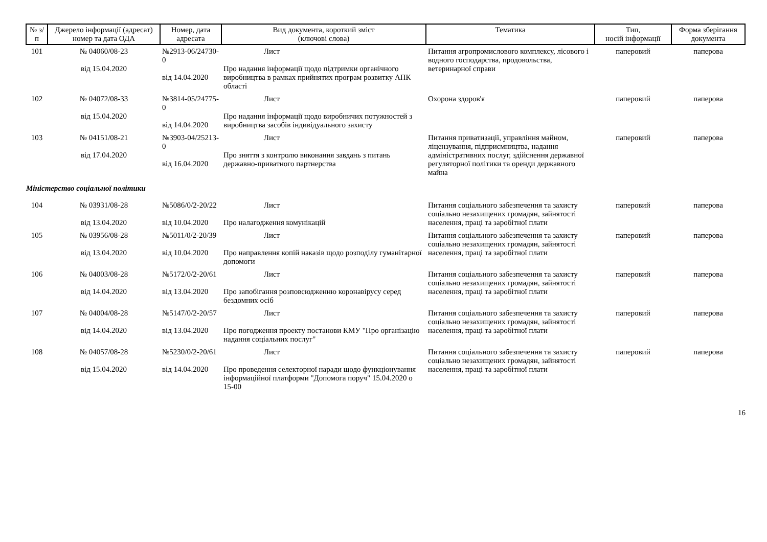| № з/п | Джерело інформації (адресат) номер та дата ОДА | Номер, дата адресата | Вид документа, короткий зміст (ключові слова) | Тематика | Тип, носій інформації | Форма зберігання документа |
| --- | --- | --- | --- | --- | --- | --- |
| 101 | № 04060/08-23 від 15.04.2020 | №2913-06/24730-0 від 14.04.2020 | Лист Про надання інформації щодо підтримки органічного виробництва в рамках прийнятих програм розвитку АПК області | Питання агропромислового комплексу, лісового і водного господарства, продовольства, ветеринарної справи | паперовий | паперова |
| 102 | № 04072/08-33 від 15.04.2020 | №3814-05/24775-0 від 14.04.2020 | Лист Про надання інформації щодо виробничих потужностей з виробництва засобів індивідуального захисту | Охорона здоров'я | паперовий | паперова |
| 103 | № 04151/08-21 від 17.04.2020 | №3903-04/25213-0 від 16.04.2020 | Лист Про зняття з контролю виконання завдань з питань державно-приватного партнерства | Питання приватизації, управління майном, ліцензування, підприємництва, надання адміністративних послуг, здійснення державної регуляторної політики та оренди державного майна | паперовий | паперова |
| Міністерство соціальної політики | | | | | | |
| 104 | № 03931/08-28 від 13.04.2020 | №5086/0/2-20/22 від 10.04.2020 | Лист Про налагодження комунікацій | Питання соціального забезпечення та захисту соціально незахищених громадян, зайнятості населення, праці та заробітної плати | паперовий | паперова |
| 105 | № 03956/08-28 від 13.04.2020 | №5011/0/2-20/39 від 10.04.2020 | Лист Про направлення копій наказів щодо розподілу гуманітарної допомоги | Питання соціального забезпечення та захисту соціально незахищених громадян, зайнятості населення, праці та заробітної плати | паперовий | паперова |
| 106 | № 04003/08-28 від 14.04.2020 | №5172/0/2-20/61 від 13.04.2020 | Лист Про запобігання розповсюдженню коронавірусу серед бездомних осіб | Питання соціального забезпечення та захисту соціально незахищених громадян, зайнятості населення, праці та заробітної плати | паперовий | паперова |
| 107 | № 04004/08-28 від 14.04.2020 | №5147/0/2-20/57 від 13.04.2020 | Лист Про погодження проекту постанови КМУ "Про організацію надання соціальних послуг" | Питання соціального забезпечення та захисту соціально незахищених громадян, зайнятості населення, праці та заробітної плати | паперовий | паперова |
| 108 | № 04057/08-28 від 15.04.2020 | №5230/0/2-20/61 від 14.04.2020 | Лист Про проведення селекторної наради щодо функціонування інформаційної платформи "Допомога поруч" 15.04.2020 о 15-00 | Питання соціального забезпечення та захисту соціально незахищених громадян, зайнятості населення, праці та заробітної плати | паперовий | паперова |
16